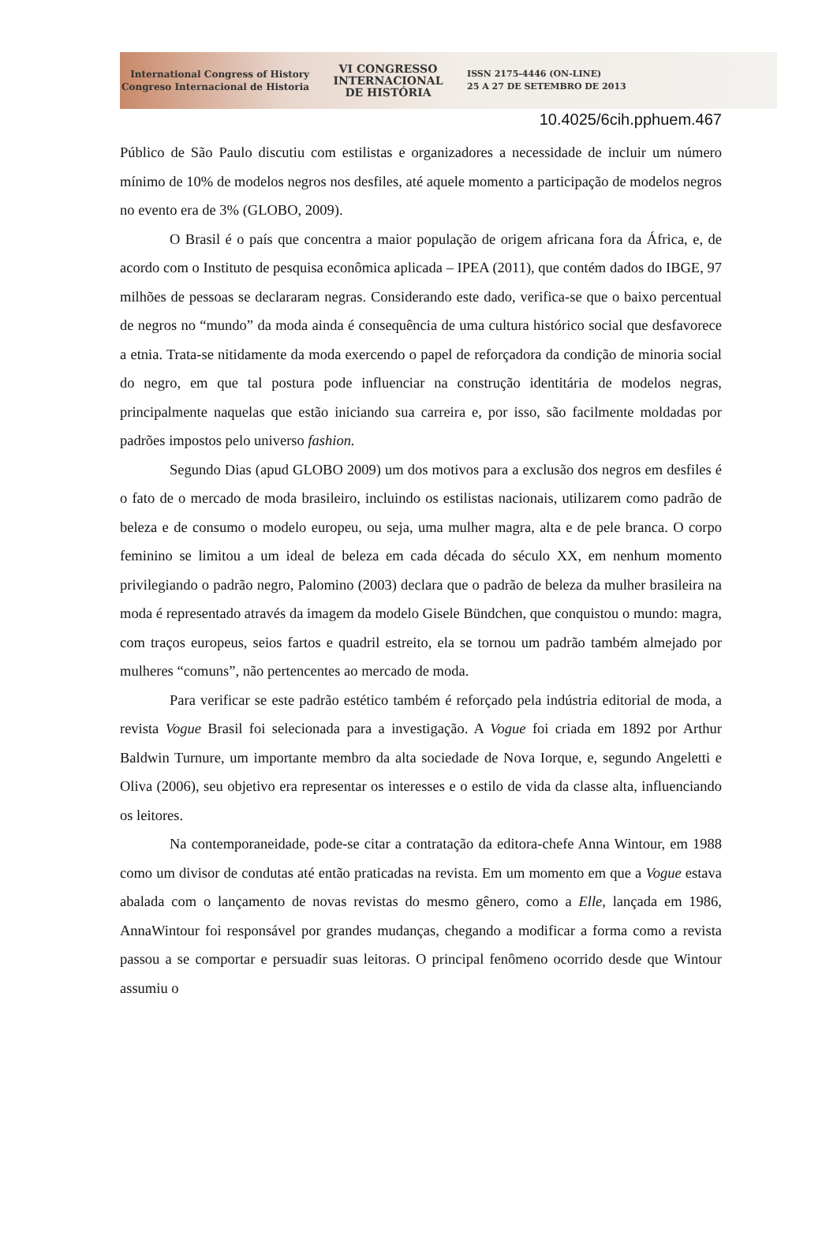International Congress of History
Congreso Internacional de Historia
VI CONGRESSO
INTERNACIONAL
DE HISTÓRIA
ISSN 2175-4446 (ON-LINE)
25 A 27 DE SETEMBRO DE 2013
10.4025/6cih.pphuem.467
Público de São Paulo discutiu com estilistas e organizadores a necessidade de incluir um número mínimo de 10% de modelos negros nos desfiles, até aquele momento a participação de modelos negros no evento era de 3% (GLOBO, 2009).
O Brasil é o país que concentra a maior população de origem africana fora da África, e, de acordo com o Instituto de pesquisa econômica aplicada – IPEA (2011), que contém dados do IBGE, 97 milhões de pessoas se declararam negras. Considerando este dado, verifica-se que o baixo percentual de negros no “mundo” da moda ainda é consequência de uma cultura histórico social que desfavorece a etnia. Trata-se nitidamente da moda exercendo o papel de reforçadora da condição de minoria social do negro, em que tal postura pode influenciar na construção identitária de modelos negras, principalmente naquelas que estão iniciando sua carreira e, por isso, são facilmente moldadas por padrões impostos pelo universo fashion.
Segundo Dias (apud GLOBO 2009) um dos motivos para a exclusão dos negros em desfiles é o fato de o mercado de moda brasileiro, incluindo os estilistas nacionais, utilizarem como padrão de beleza e de consumo o modelo europeu, ou seja, uma mulher magra, alta e de pele branca. O corpo feminino se limitou a um ideal de beleza em cada década do século XX, em nenhum momento privilegiando o padrão negro, Palomino (2003) declara que o padrão de beleza da mulher brasileira na moda é representado através da imagem da modelo Gisele Bündchen, que conquistou o mundo: magra, com traços europeus, seios fartos e quadril estreito, ela se tornou um padrão também almejado por mulheres “comuns”, não pertencentes ao mercado de moda.
Para verificar se este padrão estético também é reforçado pela indústria editorial de moda, a revista Vogue Brasil foi selecionada para a investigação. A Vogue foi criada em 1892 por Arthur Baldwin Turnure, um importante membro da alta sociedade de Nova Iorque, e, segundo Angeletti e Oliva (2006), seu objetivo era representar os interesses e o estilo de vida da classe alta, influenciando os leitores.
Na contemporaneidade, pode-se citar a contratação da editora-chefe Anna Wintour, em 1988 como um divisor de condutas até então praticadas na revista. Em um momento em que a Vogue estava abalada com o lançamento de novas revistas do mesmo gênero, como a Elle, lançada em 1986, AnnaWintour foi responsável por grandes mudanças, chegando a modificar a forma como a revista passou a se comportar e persuadir suas leitoras. O principal fenômeno ocorrido desde que Wintour assumiu o